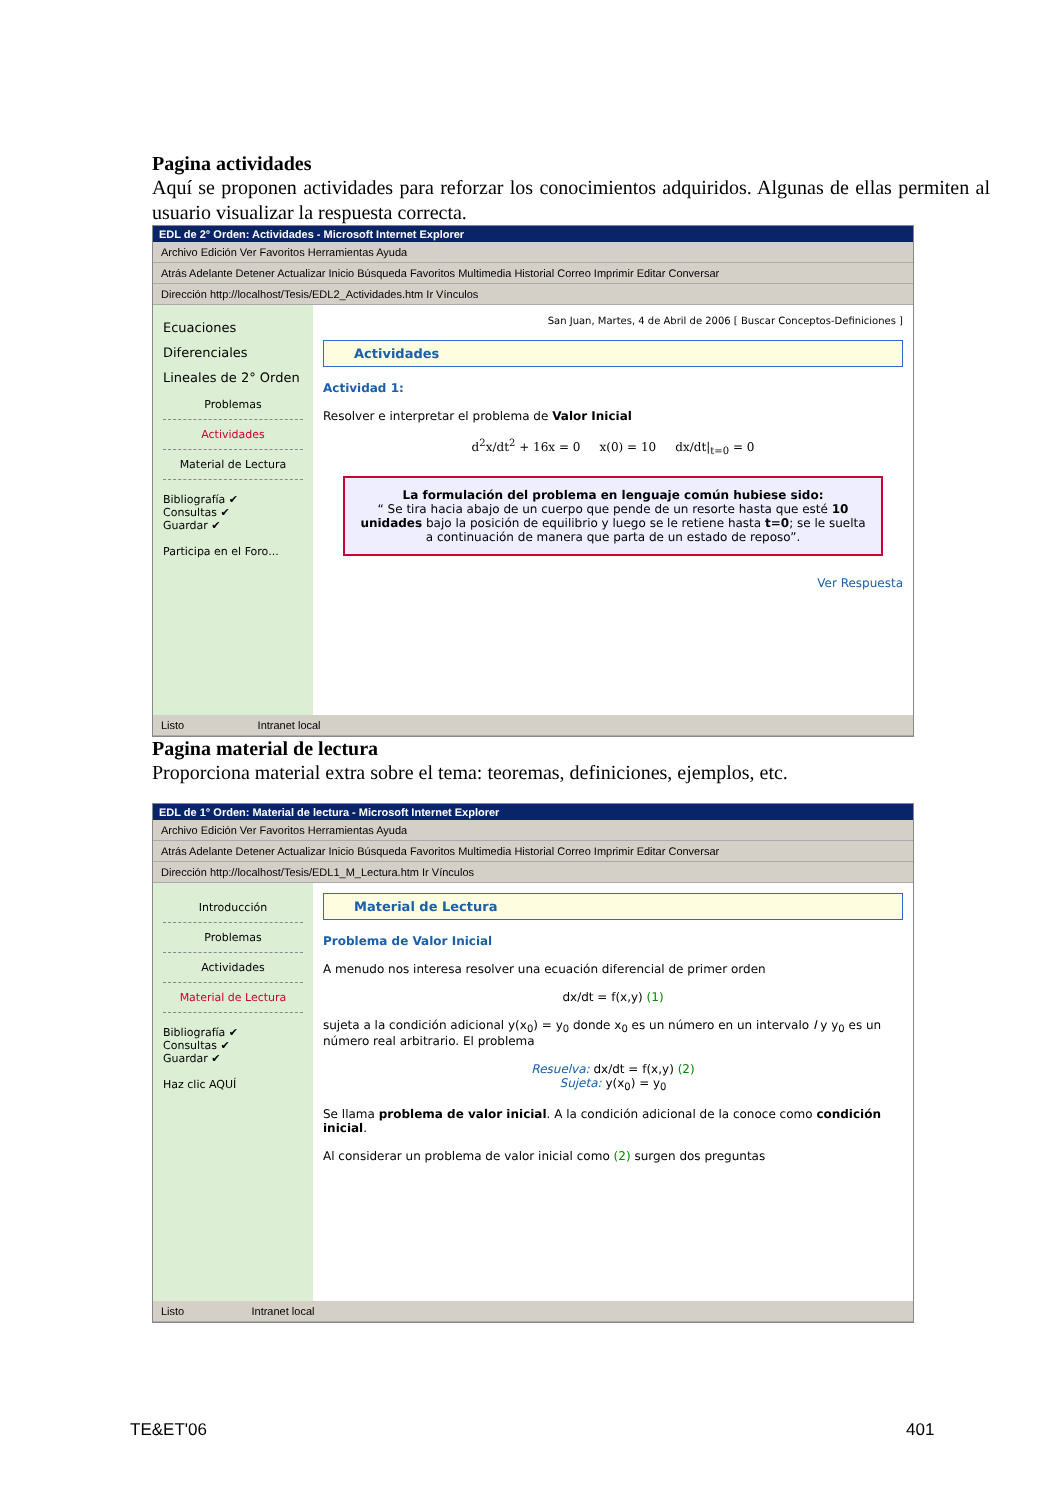Pagina actividades
Aquí se proponen actividades para reforzar los conocimientos adquiridos. Algunas de ellas permiten al usuario visualizar la respuesta correcta.
EDL de 2° Orden: Actividades - Microsoft Internet Explorer
Archivo Edición Ver Favoritos Herramientas Ayuda
Atrás Adelante Detener Actualizar Inicio Búsqueda Favoritos Multimedia Historial Correo Imprimir Editar Conversar
Dirección http://localhost/Tesis/EDL2_Actividades.htm Ir Vínculos
Ecuaciones Diferenciales Lineales de 2° Orden
Problemas
Actividades
Material de Lectura
Bibliografía ✔
Consultas ✔
Guardar ✔
Participa en el Foro...
San Juan, Martes, 4 de Abril de 2006 [ Buscar Conceptos-Definiciones ]
Actividades
Actividad 1:
Resolver e interpretar el problema de Valor Inicial
d<sup>2</sup>x/dt<sup>2</sup> + 16x = 0 x(0) = 10 dx/dt|<sub>t=0</sub> = 0
La formulación del problema en lenguaje común hubiese sido:
“ Se tira hacia abajo de un cuerpo que pende de un resorte hasta que esté 10 unidades bajo la posición de equilibrio y luego se le retiene hasta t=0; se le suelta a continuación de manera que parta de un estado de reposo”.
Ver Respuesta
Listo Intranet local
Pagina material de lectura
Proporciona material extra sobre el tema: teoremas, definiciones, ejemplos, etc.
EDL de 1° Orden: Material de lectura - Microsoft Internet Explorer
Archivo Edición Ver Favoritos Herramientas Ayuda
Atrás Adelante Detener Actualizar Inicio Búsqueda Favoritos Multimedia Historial Correo Imprimir Editar Conversar
Dirección http://localhost/Tesis/EDL1_M_Lectura.htm Ir Vínculos
Introducción
Problemas
Actividades
Material de Lectura
Bibliografía ✔
Consultas ✔
Guardar ✔
Haz clic AQUÍ
Material de Lectura
Problema de Valor Inicial
A menudo nos interesa resolver una ecuación diferencial de primer orden
dx/dt = f(x,y) (1)
sujeta a la condición adicional y(x<sub>0</sub>) = y<sub>0</sub> donde x<sub>0</sub> es un número en un intervalo I y y<sub>0</sub> es un número real arbitrario. El problema
Resuelva: dx/dt = f(x,y) (2)
Sujeta: y(x<sub>0</sub>) = y<sub>0</sub>
Se llama problema de valor inicial. A la condición adicional de la conoce como condición inicial.
Al considerar un problema de valor inicial como (2) surgen dos preguntas
Listo Intranet local
TE&ET'06 401